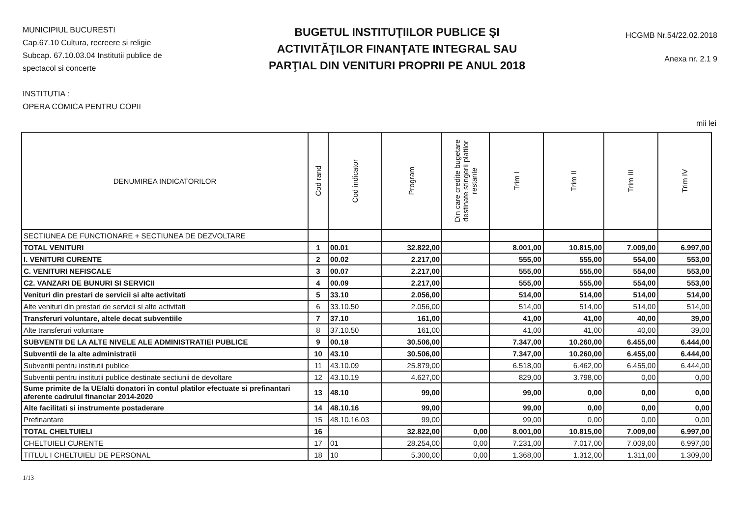MUNICIPIUL BUCURESTI
Cap.67.10 Cultura, recreere si religie
Subcap. 67.10.03.04 Institutii publice de spectacol si concerte
INSTITUTIA :
OPERA COMICA PENTRU COPII
BUGETUL INSTITUŢIILOR PUBLICE ŞI ACTIVITĂŢILOR FINANŢATE INTEGRAL SAU PARŢIAL DIN VENITURI PROPRII PE ANUL 2018
HCGMB Nr.54/22.02.2018
Anexa nr. 2.1 9
mii lei
| DENUMIREA INDICATORILOR | Cod rand | Cod indicator | Program | Din care credite bugetare destinate stingerii platilor restante | Trim I | Trim II | Trim III | Trim IV |
| --- | --- | --- | --- | --- | --- | --- | --- | --- |
| SECTIUNEA DE FUNCTIONARE + SECTIUNEA DE DEZVOLTARE | | | | | | | | |
| TOTAL VENITURI | 1 | 00.01 | 32.822,00 | | 8.001,00 | 10.815,00 | 7.009,00 | 6.997,00 |
| I. VENITURI CURENTE | 2 | 00.02 | 2.217,00 | | 555,00 | 555,00 | 554,00 | 553,00 |
| C. VENITURI NEFISCALE | 3 | 00.07 | 2.217,00 | | 555,00 | 555,00 | 554,00 | 553,00 |
| C2. VANZARI DE BUNURI SI SERVICII | 4 | 00.09 | 2.217,00 | | 555,00 | 555,00 | 554,00 | 553,00 |
| Venituri din prestari de servicii si alte activitati | 5 | 33.10 | 2.056,00 | | 514,00 | 514,00 | 514,00 | 514,00 |
| Alte venituri din prestari de servicii si alte activitati | 6 | 33.10.50 | 2.056,00 | | 514,00 | 514,00 | 514,00 | 514,00 |
| Transferuri voluntare, altele decat subventiile | 7 | 37.10 | 161,00 | | 41,00 | 41,00 | 40,00 | 39,00 |
| Alte transferuri voluntare | 8 | 37.10.50 | 161,00 | | 41,00 | 41,00 | 40,00 | 39,00 |
| SUBVENTII DE LA ALTE NIVELE ALE ADMINISTRATIEI PUBLICE | 9 | 00.18 | 30.506,00 | | 7.347,00 | 10.260,00 | 6.455,00 | 6.444,00 |
| Subventii de la alte administratii | 10 | 43.10 | 30.506,00 | | 7.347,00 | 10.260,00 | 6.455,00 | 6.444,00 |
| Subventii pentru institutii publice | 11 | 43.10.09 | 25.879,00 | | 6.518,00 | 6.462,00 | 6.455,00 | 6.444,00 |
| Subventii pentru institutii publice destinate sectiunii de devoltare | 12 | 43.10.19 | 4.627,00 | | 829,00 | 3.798,00 | 0,00 | 0,00 |
| Sume primite de la UE/alti donatori în contul platilor efectuate si prefinantari aferente cadrului financiar 2014-2020 | 13 | 48.10 | 99,00 | | 99,00 | 0,00 | 0,00 | 0,00 |
| Alte facilitati si instrumente postaderare | 14 | 48.10.16 | 99,00 | | 99,00 | 0,00 | 0,00 | 0,00 |
| Prefinantare | 15 | 48.10.16.03 | 99,00 | | 99,00 | 0,00 | 0,00 | 0,00 |
| TOTAL CHELTUIELI | 16 | | 32.822,00 | 0,00 | 8.001,00 | 10.815,00 | 7.009,00 | 6.997,00 |
| CHELTUIELI CURENTE | 17 | 01 | 28.254,00 | 0,00 | 7.231,00 | 7.017,00 | 7.009,00 | 6.997,00 |
| TITLUL I CHELTUIELI DE PERSONAL | 18 | 10 | 5.300,00 | 0,00 | 1.368,00 | 1.312,00 | 1.311,00 | 1.309,00 |
1/13